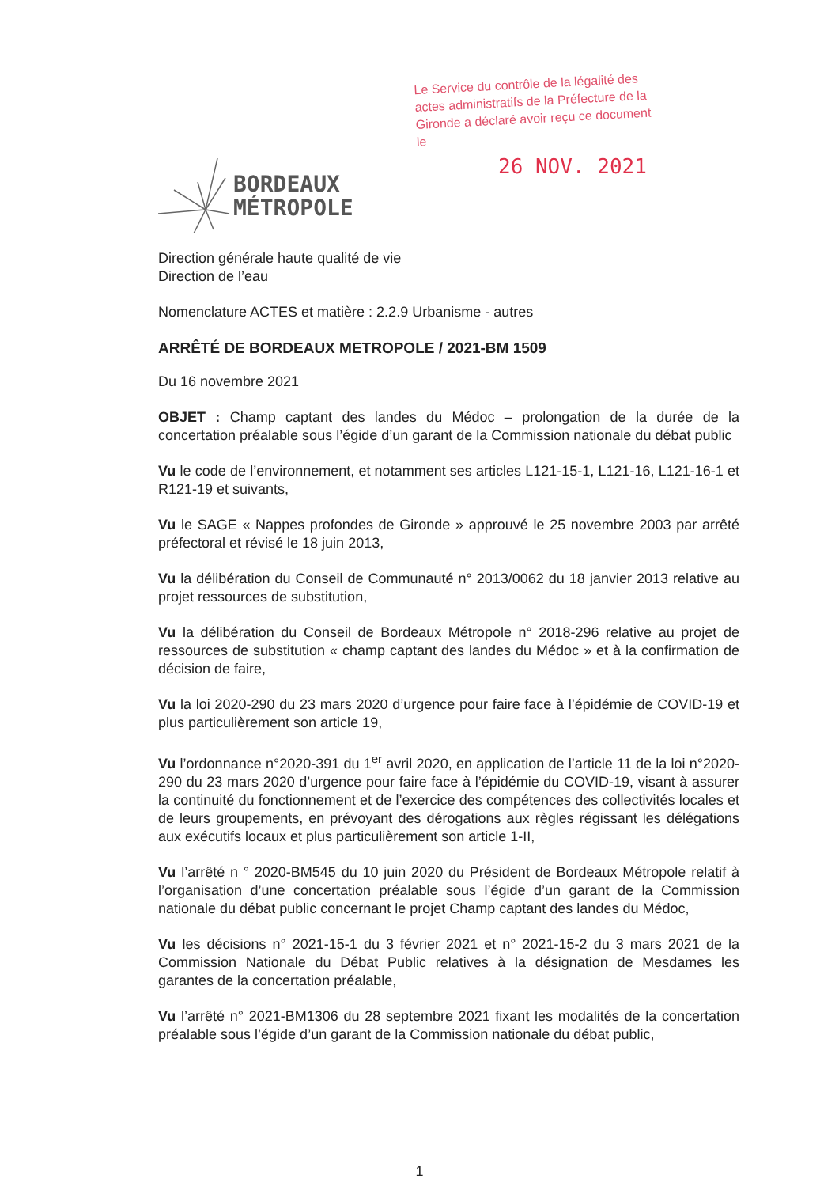Le Service du contrôle de la légalité des actes administratifs de la Préfecture de la Gironde a déclaré avoir reçu ce document le
26 NOV. 2021
BORDEAUX
MÉTROPOLE
Direction générale haute qualité de vie
Direction de l’eau
Nomenclature ACTES et matière : 2.2.9 Urbanisme - autres
ARRÊTÉ DE BORDEAUX METROPOLE / 2021-BM 1509
Du 16 novembre 2021
OBJET : Champ captant des landes du Médoc – prolongation de la durée de la concertation préalable sous l’égide d’un garant de la Commission nationale du débat public
Vu le code de l’environnement, et notamment ses articles L121-15-1, L121-16, L121-16-1 et R121-19 et suivants,
Vu le SAGE « Nappes profondes de Gironde » approuvé le 25 novembre 2003 par arrêté préfectoral et révisé le 18 juin 2013,
Vu la délibération du Conseil de Communauté n° 2013/0062 du 18 janvier 2013 relative au projet ressources de substitution,
Vu la délibération du Conseil de Bordeaux Métropole n° 2018-296 relative au projet de ressources de substitution « champ captant des landes du Médoc » et à la confirmation de décision de faire,
Vu la loi 2020-290 du 23 mars 2020 d’urgence pour faire face à l’épidémie de COVID-19 et plus particulièrement son article 19,
Vu l’ordonnance n°2020-391 du 1<sup>er</sup> avril 2020, en application de l’article 11 de la loi n°2020-290 du 23 mars 2020 d’urgence pour faire face à l’épidémie du COVID-19, visant à assurer la continuité du fonctionnement et de l’exercice des compétences des collectivités locales et de leurs groupements, en prévoyant des dérogations aux règles régissant les délégations aux exécutifs locaux et plus particulièrement son article 1-II,
Vu l’arrêté n ° 2020-BM545 du 10 juin 2020 du Président de Bordeaux Métropole relatif à l’organisation d’une concertation préalable sous l’égide d’un garant de la Commission nationale du débat public concernant le projet Champ captant des landes du Médoc,
Vu les décisions n° 2021-15-1 du 3 février 2021 et n° 2021-15-2 du 3 mars 2021 de la Commission Nationale du Débat Public relatives à la désignation de Mesdames les garantes de la concertation préalable,
Vu l’arrêté n° 2021-BM1306 du 28 septembre 2021 fixant les modalités de la concertation préalable sous l’égide d’un garant de la Commission nationale du débat public,
1